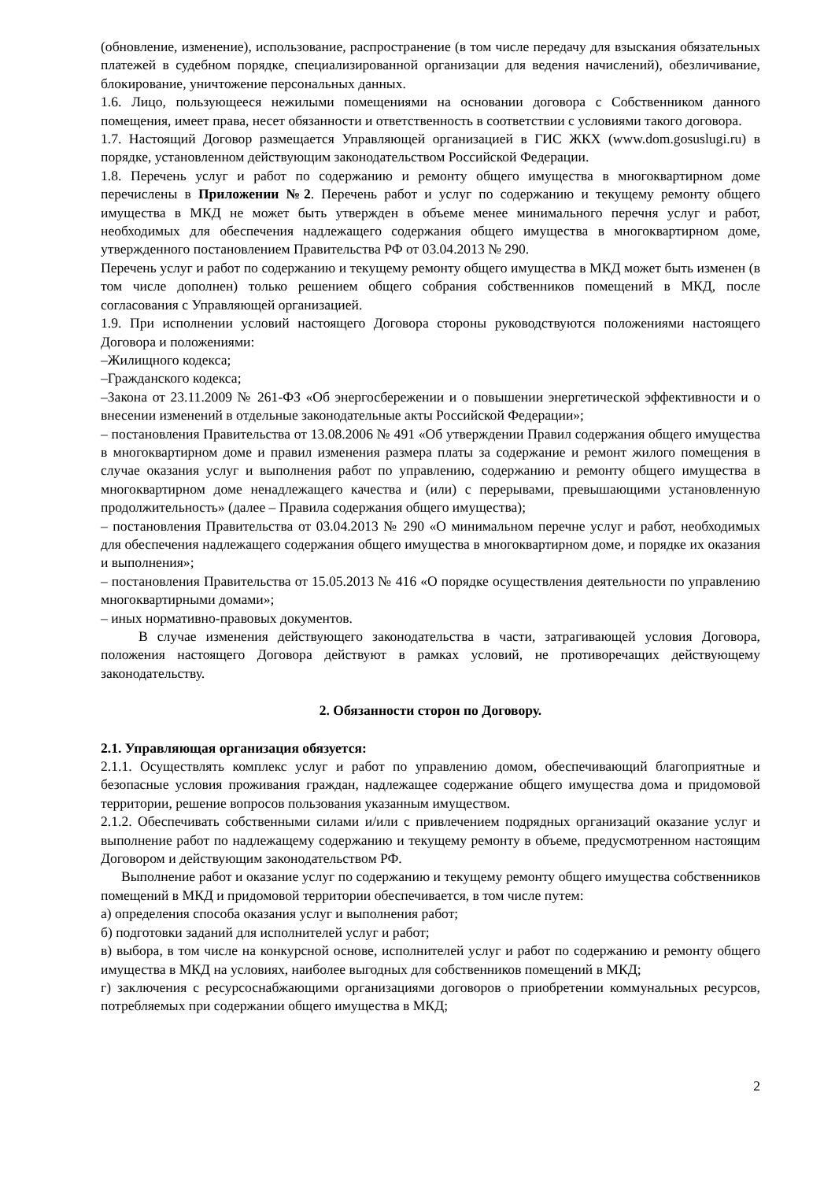(обновление, изменение), использование, распространение (в том числе передачу для взыскания обязательных платежей в судебном порядке, специализированной организации для ведения начислений), обезличивание, блокирование, уничтожение персональных данных.
1.6. Лицо, пользующееся нежилыми помещениями на основании договора с Собственником данного помещения, имеет права, несет обязанности и ответственность в соответствии с условиями такого договора.
1.7. Настоящий Договор размещается Управляющей организацией в ГИС ЖКХ (www.dom.gosuslugi.ru) в порядке, установленном действующим законодательством Российской Федерации.
1.8. Перечень услуг и работ по содержанию и ремонту общего имущества в многоквартирном доме перечислены в Приложении №2. Перечень работ и услуг по содержанию и текущему ремонту общего имущества в МКД не может быть утвержден в объеме менее минимального перечня услуг и работ, необходимых для обеспечения надлежащего содержания общего имущества в многоквартирном доме, утвержденного постановлением Правительства РФ от 03.04.2013 № 290.
Перечень услуг и работ по содержанию и текущему ремонту общего имущества в МКД может быть изменен (в том числе дополнен) только решением общего собрания собственников помещений в МКД, после согласования с Управляющей организацией.
1.9. При исполнении условий настоящего Договора стороны руководствуются положениями настоящего Договора и положениями:
–Жилищного кодекса;
–Гражданского кодекса;
–Закона от 23.11.2009 № 261-ФЗ «Об энергосбережении и о повышении энергетической эффективности и о внесении изменений в отдельные законодательные акты Российской Федерации»;
– постановления Правительства от 13.08.2006 № 491 «Об утверждении Правил содержания общего имущества в многоквартирном доме и правил изменения размера платы за содержание и ремонт жилого помещения в случае оказания услуг и выполнения работ по управлению, содержанию и ремонту общего имущества в многоквартирном доме ненадлежащего качества и (или) с перерывами, превышающими установленную продолжительность» (далее – Правила содержания общего имущества);
– постановления Правительства от 03.04.2013 № 290 «О минимальном перечне услуг и работ, необходимых для обеспечения надлежащего содержания общего имущества в многоквартирном доме, и порядке их оказания и выполнения»;
– постановления Правительства от 15.05.2013 № 416 «О порядке осуществления деятельности по управлению многоквартирными домами»;
– иных нормативно-правовых документов.
В случае изменения действующего законодательства в части, затрагивающей условия Договора, положения настоящего Договора действуют в рамках условий, не противоречащих действующему законодательству.
2. Обязанности сторон по Договору.
2.1. Управляющая организация обязуется:
2.1.1. Осуществлять комплекс услуг и работ по управлению домом, обеспечивающий благоприятные и безопасные условия проживания граждан, надлежащее содержание общего имущества дома и придомовой территории, решение вопросов пользования указанным имуществом.
2.1.2. Обеспечивать собственными силами и/или с привлечением подрядных организаций оказание услуг и выполнение работ по надлежащему содержанию и текущему ремонту в объеме, предусмотренном настоящим Договором и действующим законодательством РФ.
Выполнение работ и оказание услуг по содержанию и текущему ремонту общего имущества собственников помещений в МКД и придомовой территории обеспечивается, в том числе путем:
а) определения способа оказания услуг и выполнения работ;
б) подготовки заданий для исполнителей услуг и работ;
в) выбора, в том числе на конкурсной основе, исполнителей услуг и работ по содержанию и ремонту общего имущества в МКД на условиях, наиболее выгодных для собственников помещений в МКД;
г) заключения с ресурсоснабжающими организациями договоров о приобретении коммунальных ресурсов, потребляемых при содержании общего имущества в МКД;
2